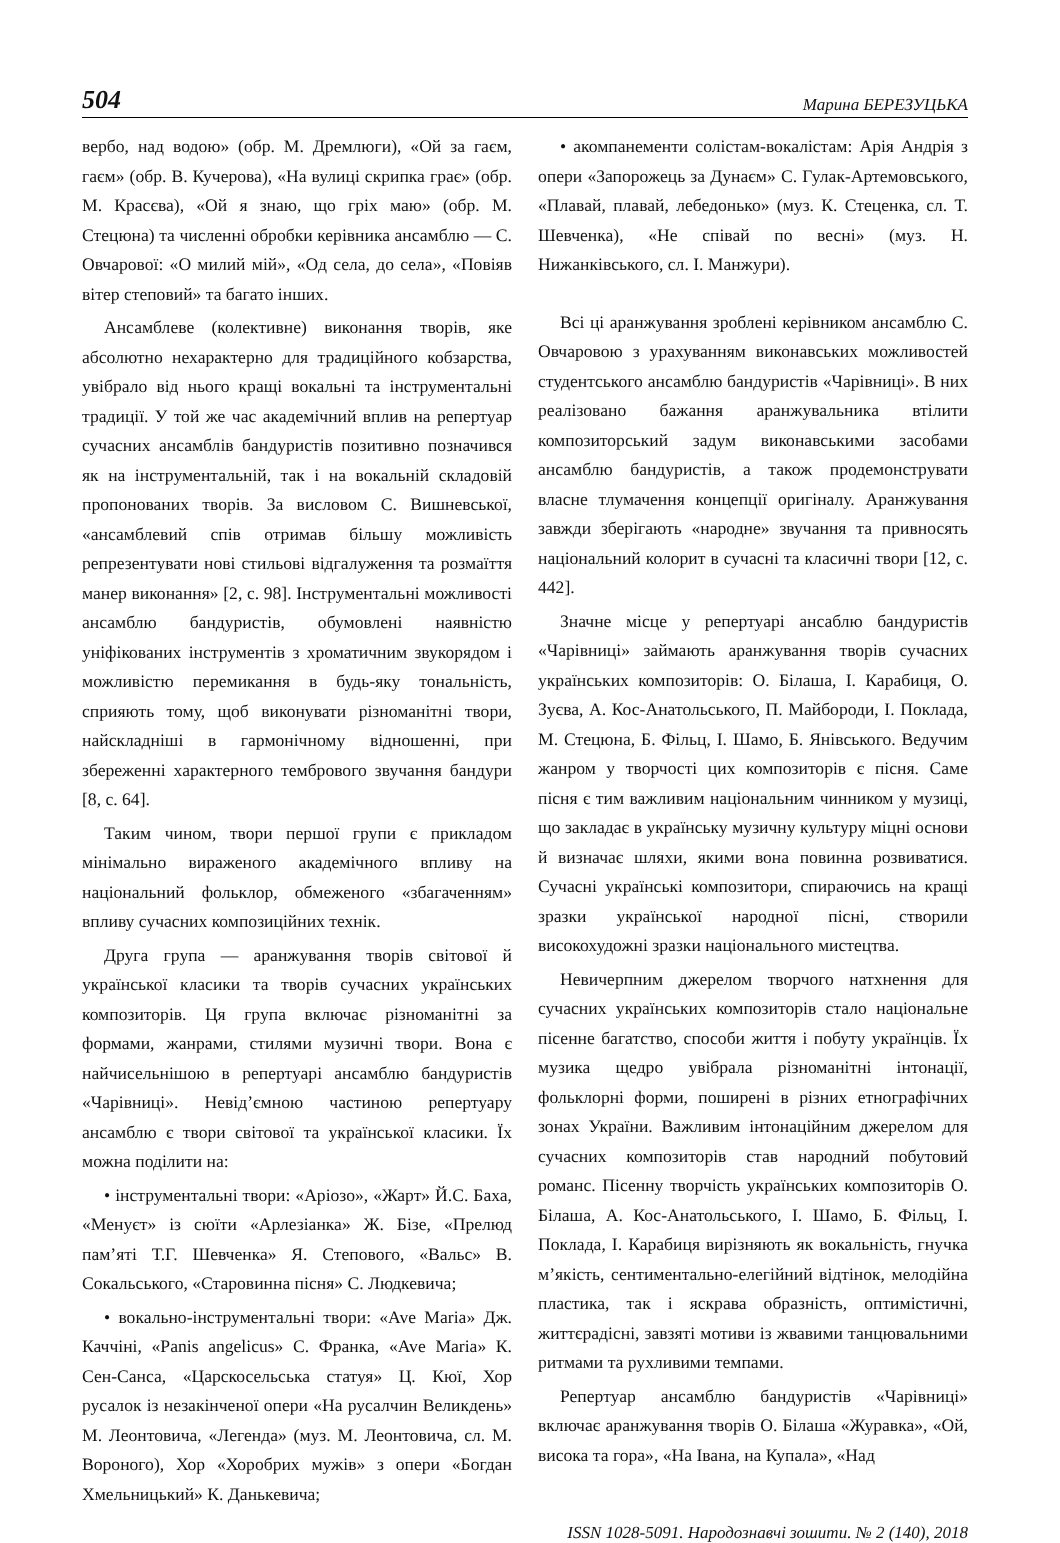504 Марина БЕРЕЗУЦЬКА
вербо, над водою» (обр. М. Дремлюги), «Ой за гаєм, гаєм» (обр. В. Кучерова), «На вулиці скрипка грає» (обр. М. Красєва), «Ой я знаю, що гріх маю» (обр. М. Стецюна) та численні обробки керівника ансамблю — С. Овчарової: «О милий мій», «Од села, до села», «Повіяв вітер степовий» та багато інших.
Ансамблеве (колективне) виконання творів, яке абсолютно нехарактерно для традиційного кобзарства, увібрало від нього кращі вокальні та інструментальні традиції. У той же час академічний вплив на репертуар сучасних ансамблів бандуристів позитивно позначився як на інструментальній, так і на вокальній складовій пропонованих творів. За висловом С. Вишневської, «ансамблевий спів отримав більшу можливість репрезентувати нові стильові відгалуження та розмаїття манер виконання» [2, с. 98]. Інструментальні можливості ансамблю бандуристів, обумовлені наявністю уніфікованих інструментів з хроматичним звукорядом і можливістю перемикання в будь-яку тональність, сприяють тому, щоб виконувати різноманітні твори, найскладніші в гармонічному відношенні, при збереженні характерного тембрового звучання бандури [8, с. 64].
Таким чином, твори першої групи є прикладом мінімально вираженого академічного впливу на національний фольклор, обмеженого «збагаченням» впливу сучасних композиційних технік.
Друга група — аранжування творів світової й української класики та творів сучасних українських композиторів. Ця група включає різноманітні за формами, жанрами, стилями музичні твори. Вона є найчисельнішою в репертуарі ансамблю бандуристів «Чарівниці». Невід’ємною частиною репертуару ансамблю є твори світової та української класики. Їх можна поділити на:
• інструментальні твори: «Аріозо», «Жарт» Й.С. Баха, «Менуєт» із сюїти «Арлезіанка» Ж. Бізе, «Прелюд пам’яті Т.Г. Шевченка» Я. Степового, «Вальс» В. Сокальського, «Старовинна пісня» С. Людкевича;
• вокально-інструментальні твори: «Ave Maria» Дж. Каччіні, «Panis angelicus» С. Франка, «Ave Maria» К. Сен-Санса, «Царскосельська статуя» Ц. Кюї, Хор русалок із незакінченої опери «На русалчин Великдень» М. Леонтовича, «Легенда» (муз. М. Леонтовича, сл. М. Вороного), Хор «Хоробрих мужів» з опери «Богдан Хмельницький» К. Данькевича;
• акомпанементи солістам-вокалістам: Арія Андрія з опери «Запорожець за Дунаєм» С. Гулак-Артемовського, «Плавай, плавай, лебедонько» (муз. К. Стеценка, сл. Т. Шевченка), «Не співай по весні» (муз. Н. Нижанківського, сл. І. Манжури).
Всі ці аранжування зроблені керівником ансамблю С. Овчаровою з урахуванням виконавських можливостей студентського ансамблю бандуристів «Чарівниці». В них реалізовано бажання аранжувальника втілити композиторський задум виконавськими засобами ансамблю бандуристів, а також продемонструвати власне тлумачення концепції оригіналу. Аранжування завжди зберігають «народне» звучання та привносять національний колорит в сучасні та класичні твори [12, с. 442].
Значне місце у репертуарі ансаблю бандуристів «Чарівниці» займають аранжування творів сучасних українських композиторів: О. Білаша, І. Карабиця, О. Зуєва, А. Кос-Анатольського, П. Майбороди, І. Поклада, М. Стецюна, Б. Фільц, І. Шамо, Б. Янівського. Ведучим жанром у творчості цих композиторів є пісня. Саме пісня є тим важливим національним чинником у музиці, що закладає в українську музичну культуру міцні основи й визначає шляхи, якими вона повинна розвиватися. Сучасні українські композитори, спираючись на кращі зразки української народної пісні, створили високохудожні зразки національного мистецтва.
Невичерпним джерелом творчого натхнення для сучасних українських композиторів стало національне пісенне багатство, способи життя і побуту українців. Їх музика щедро увібрала різноманітні інтонації, фольклорні форми, поширені в різних етнографічних зонах України. Важливим інтонаційним джерелом для сучасних композиторів став народний побутовий романс. Пісенну творчість українських композиторів О. Білаша, А. Кос-Анатольського, І. Шамо, Б. Фільц, І. Поклада, І. Карабиця вирізняють як вокальність, гнучка м’якість, сентиментально-елегійний відтінок, мелодійна пластика, так і яскрава образність, оптимістичні, життєрадісні, завзяті мотиви із жвавими танцювальними ритмами та рухливими темпами.
Репертуар ансамблю бандуристів «Чарівниці» включає аранжування творів О. Білаша «Журавка», «Ой, висока та гора», «На Івана, на Купала», «Над
ISSN 1028-5091. Народознавчі зошити. № 2 (140), 2018